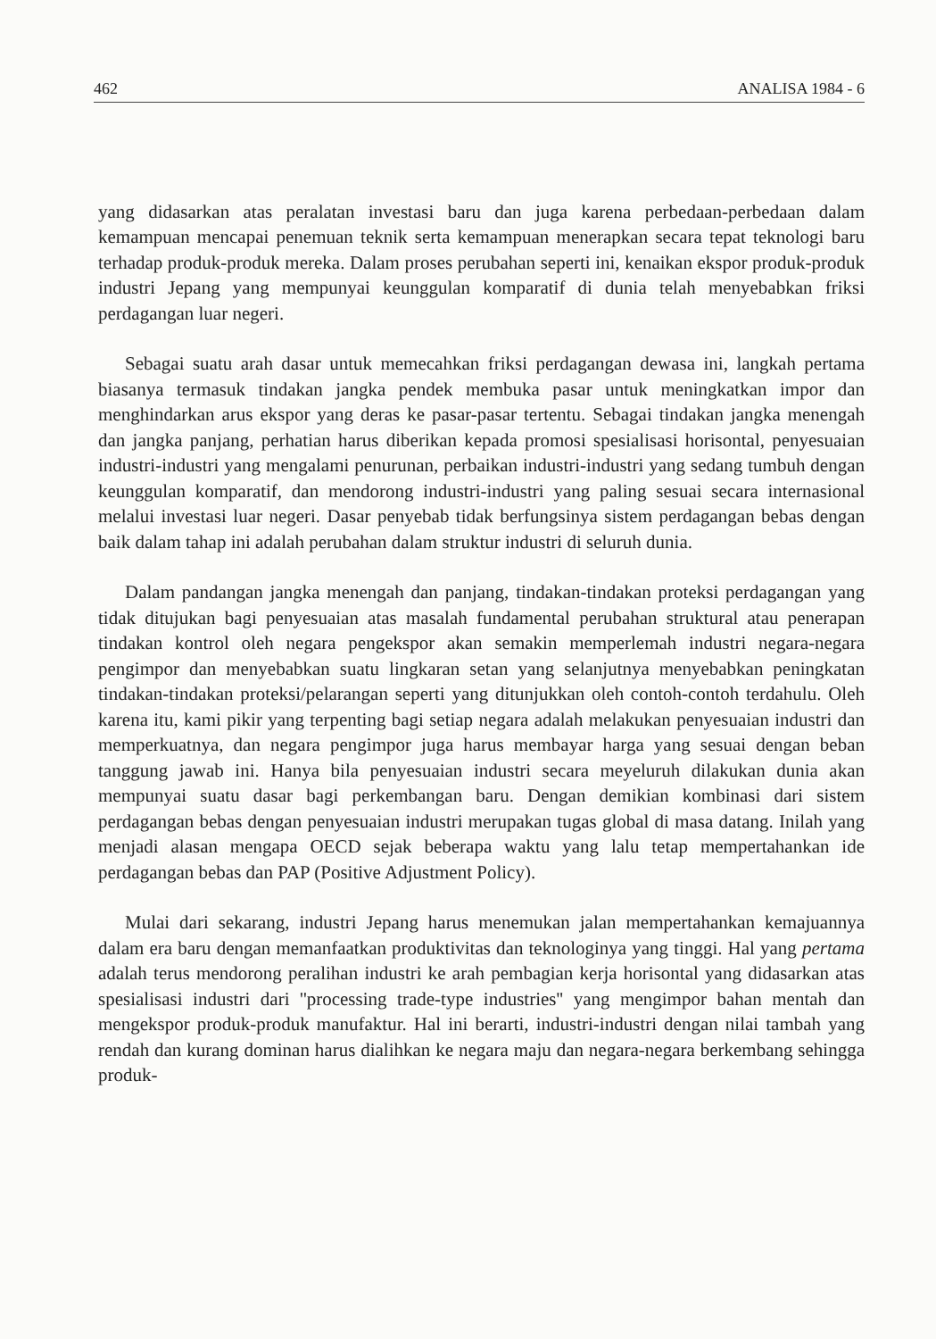462 ANALISA 1984 - 6
yang didasarkan atas peralatan investasi baru dan juga karena perbedaan-perbedaan dalam kemampuan mencapai penemuan teknik serta kemampuan menerapkan secara tepat teknologi baru terhadap produk-produk mereka. Dalam proses perubahan seperti ini, kenaikan ekspor produk-produk industri Jepang yang mempunyai keunggulan komparatif di dunia telah menyebabkan friksi perdagangan luar negeri.
Sebagai suatu arah dasar untuk memecahkan friksi perdagangan dewasa ini, langkah pertama biasanya termasuk tindakan jangka pendek membuka pasar untuk meningkatkan impor dan menghindarkan arus ekspor yang deras ke pasar-pasar tertentu. Sebagai tindakan jangka menengah dan jangka panjang, perhatian harus diberikan kepada promosi spesialisasi horisontal, penyesuaian industri-industri yang mengalami penurunan, perbaikan industri-industri yang sedang tumbuh dengan keunggulan komparatif, dan mendorong industri-industri yang paling sesuai secara internasional melalui investasi luar negeri. Dasar penyebab tidak berfungsinya sistem perdagangan bebas dengan baik dalam tahap ini adalah perubahan dalam struktur industri di seluruh dunia.
Dalam pandangan jangka menengah dan panjang, tindakan-tindakan proteksi perdagangan yang tidak ditujukan bagi penyesuaian atas masalah fundamental perubahan struktural atau penerapan tindakan kontrol oleh negara pengekspor akan semakin memperlemah industri negara-negara pengimpor dan menyebabkan suatu lingkaran setan yang selanjutnya menyebabkan peningkatan tindakan-tindakan proteksi/pelarangan seperti yang ditunjukkan oleh contoh-contoh terdahulu. Oleh karena itu, kami pikir yang terpenting bagi setiap negara adalah melakukan penyesuaian industri dan memperkuatnya, dan negara pengimpor juga harus membayar harga yang sesuai dengan beban tanggung jawab ini. Hanya bila penyesuaian industri secara meyeluruh dilakukan dunia akan mempunyai suatu dasar bagi perkembangan baru. Dengan demikian kombinasi dari sistem perdagangan bebas dengan penyesuaian industri merupakan tugas global di masa datang. Inilah yang menjadi alasan mengapa OECD sejak beberapa waktu yang lalu tetap mempertahankan ide perdagangan bebas dan PAP (Positive Adjustment Policy).
Mulai dari sekarang, industri Jepang harus menemukan jalan mempertahankan kemajuannya dalam era baru dengan memanfaatkan produktivitas dan teknologinya yang tinggi. Hal yang pertama adalah terus mendorong peralihan industri ke arah pembagian kerja horisontal yang didasarkan atas spesialisasi industri dari ''processing trade-type industries'' yang mengimpor bahan mentah dan mengekspor produk-produk manufaktur. Hal ini berarti, industri-industri dengan nilai tambah yang rendah dan kurang dominan harus dialihkan ke negara maju dan negara-negara berkembang sehingga produk-